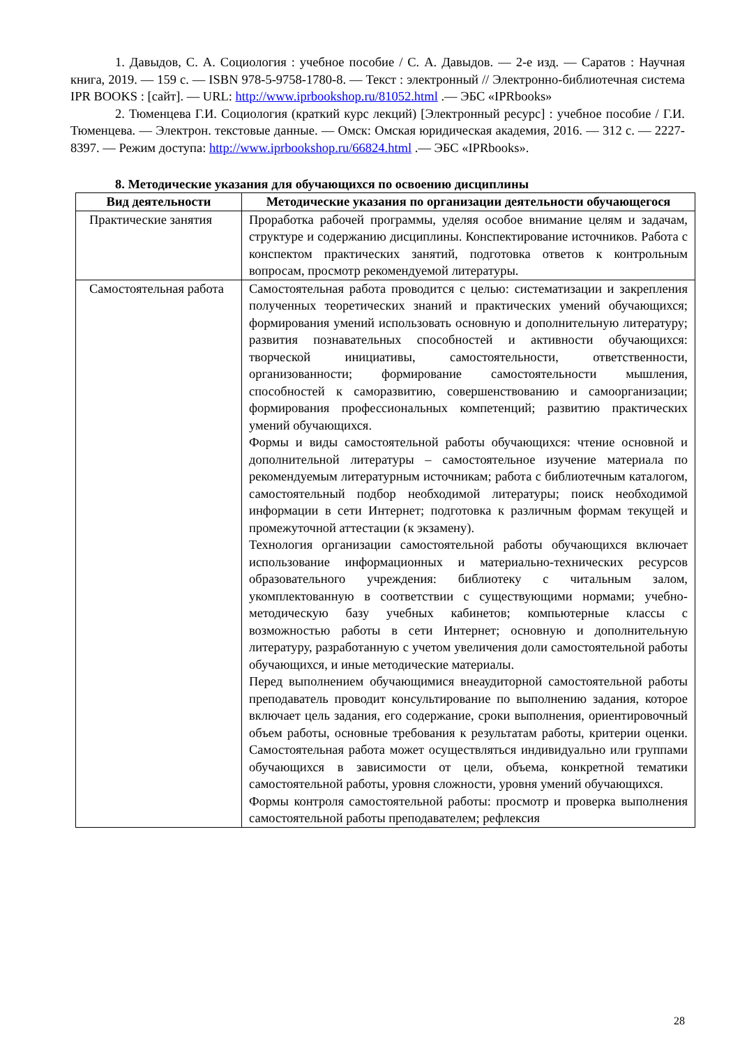1. Давыдов, С. А. Социология : учебное пособие / С. А. Давыдов. — 2-е изд. — Саратов : Научная книга, 2019. — 159 c. — ISBN 978-5-9758-1780-8. — Текст : электронный // Электронно-библиотечная система IPR BOOKS : [сайт]. — URL: http://www.iprbookshop.ru/81052.html .— ЭБС «IPRbooks»
2. Тюменцева Г.И. Социология (краткий курс лекций) [Электронный ресурс] : учебное пособие / Г.И. Тюменцева. — Электрон. текстовые данные. — Омск: Омская юридическая академия, 2016. — 312 c. — 2227-8397. — Режим доступа: http://www.iprbookshop.ru/66824.html .— ЭБС «IPRbooks».
8. Методические указания для обучающихся по освоению дисциплины
| Вид деятельности | Методические указания по организации деятельности обучающегося |
| --- | --- |
| Практические занятия | Проработка рабочей программы, уделяя особое внимание целям и задачам, структуре и содержанию дисциплины. Конспектирование источников. Работа с конспектом практических занятий, подготовка ответов к контрольным вопросам, просмотр рекомендуемой литературы. |
| Самостоятельная работа | Самостоятельная работа проводится с целью: систематизации и закрепления полученных теоретических знаний и практических умений обучающихся; формирования умений использовать основную и дополнительную литературу; развития познавательных способностей и активности обучающихся: творческой инициативы, самостоятельности, ответственности, организованности; формирование самостоятельности мышления, способностей к саморазвитию, совершенствованию и самоорганизации; формирования профессиональных компетенций; развитию практических умений обучающихся. Формы и виды самостоятельной работы обучающихся: чтение основной и дополнительной литературы – самостоятельное изучение материала по рекомендуемым литературным источникам; работа с библиотечным каталогом, самостоятельный подбор необходимой литературы; поиск необходимой информации в сети Интернет; подготовка к различным формам текущей и промежуточной аттестации (к экзамену). Технология организации самостоятельной работы обучающихся включает использование информационных и материально-технических ресурсов образовательного учреждения: библиотеку с читальным залом, укомплектованную в соответствии с существующими нормами; учебно-методическую базу учебных кабинетов; компьютерные классы с возможностью работы в сети Интернет; основную и дополнительную литературу, разработанную с учетом увеличения доли самостоятельной работы обучающихся, и иные методические материалы. Перед выполнением обучающимися внеаудиторной самостоятельной работы преподаватель проводит консультирование по выполнению задания, которое включает цель задания, его содержание, сроки выполнения, ориентировочный объем работы, основные требования к результатам работы, критерии оценки. Самостоятельная работа может осуществляться индивидуально или группами обучающихся в зависимости от цели, объема, конкретной тематики самостоятельной работы, уровня сложности, уровня умений обучающихся. Формы контроля самостоятельной работы: просмотр и проверка выполнения самостоятельной работы преподавателем; рефлексия |
28